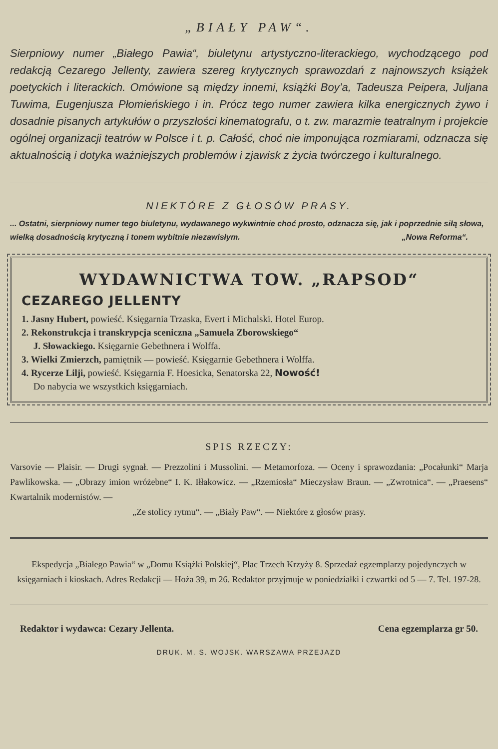„BIAŁY PAW“.
Sierpniowy numer „Białego Pawia“, biuletynu artystyczno-literackiego, wychodzącego pod redakcją Cezarego Jellenty, zawiera szereg krytycznych sprawozdań z najnowszych książek poetyckich i literackich. Omówione są między innemi, książki Boy’a, Tadeusza Peipera, Juljana Tuwima, Eugenjusza Płomieńskiego i in. Prócz tego numer zawiera kilka energicznych żywo i dosadnie pisanych artykułów o przyszłości kinematografu, o t. zw. marazmie teatralnym i projekcie ogólnej organizacji teatrów w Polsce i t. p. Całość, choć nie imponująca rozmiarami, odznacza się aktualnością i dotyka ważniejszych problemów i zjawisk z życia twórczego i kulturalnego.
NIEKTÓRE Z GŁOSÓW PRASY.
... Ostatni, sierpniowy numer tego biuletynu, wydawanego wykwintnie choć prosto, odznacza się, jak i poprzednie siłą słowa, wielką dosadnością krytyczną i tonem wybitnie niezawisłym. „Nowa Reforma“.
WYDAWNICTWA TOW. „RAPSOD“
CEZAREGO JELLENTY
1. Jasny Hubert, powieść. Księgarnia Trzaska, Evert i Michalski. Hotel Europ.
2. Rekonstrukcja i transkrypcja sceniczna „Samuela Zborowskiego“
J. Słowackiego. Księgarnie Gebethnera i Wolffa.
3. Wielki Zmierzch, pamiętnik — powieść. Księgarnie Gebethnera i Wolffa.
4. Rycerze Lilji, powieść. Księgarnia F. Hoesicka, Senatorska 22, Nowość!
Do nabycia we wszystkich księgarniach.
SPIS RZECZY:
Varsovie — Plaisir. — Drugi sygnał. — Prezzolini i Mussolini. — Metamorfoza. — Oceny i sprawozdania: „Pocałunki“ Marja Pawlikowska. — „Obrazy imion wróżebne“ I. K. Iłłakowicz. — „Rzemiosła“ Mieczysław Braun. — „Zwrotnica“. — „Praesens“ Kwartalnik modernistów. —
„Ze stolicy rytmu“. — „Biały Paw“. — Niektóre z głosów prasy.
Ekspedycja „Białego Pawia“ w „Domu Książki Polskiej“, Plac Trzech Krzyży 8. Sprzedaż egzemplarzy pojedynczych w księgarniach i kioskach. Adres Redakcji — Hoża 39, m 26. Redaktor przyjmuje w poniedziałki i czwartki od 5 — 7. Tel. 197-28.
Redaktor i wydawca: Cezary Jellenta. Cena egzemplarza gr 50.
DRUK. M. S. WOJSK. WARSZAWA PRZEJAZD